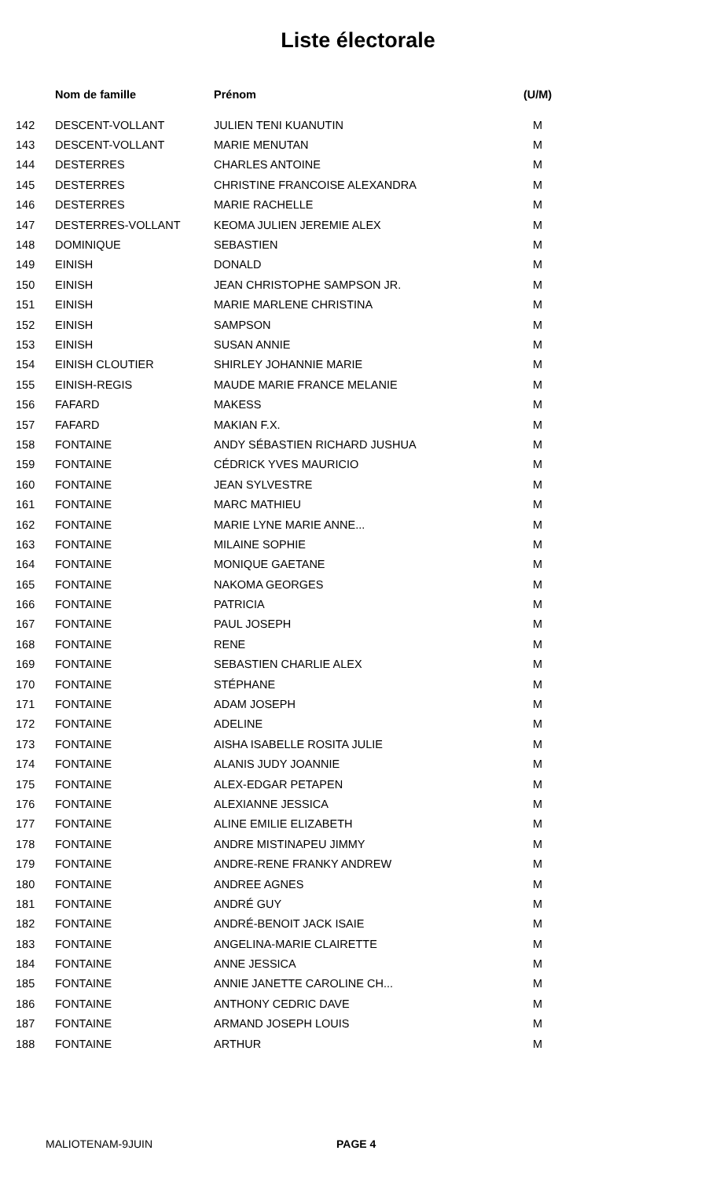Liste électorale
| | Nom de famille | Prénom | (U/M) |
| --- | --- | --- | --- |
| 142 | DESCENT-VOLLANT | JULIEN TENI KUANUTIN | M |
| 143 | DESCENT-VOLLANT | MARIE MENUTAN | M |
| 144 | DESTERRES | CHARLES ANTOINE | M |
| 145 | DESTERRES | CHRISTINE FRANCOISE ALEXANDRA | M |
| 146 | DESTERRES | MARIE RACHELLE | M |
| 147 | DESTERRES-VOLLANT | KEOMA JULIEN JEREMIE ALEX | M |
| 148 | DOMINIQUE | SEBASTIEN | M |
| 149 | EINISH | DONALD | M |
| 150 | EINISH | JEAN CHRISTOPHE SAMPSON JR. | M |
| 151 | EINISH | MARIE MARLENE CHRISTINA | M |
| 152 | EINISH | SAMPSON | M |
| 153 | EINISH | SUSAN ANNIE | M |
| 154 | EINISH CLOUTIER | SHIRLEY JOHANNIE MARIE | M |
| 155 | EINISH-REGIS | MAUDE MARIE FRANCE MELANIE | M |
| 156 | FAFARD | MAKESS | M |
| 157 | FAFARD | MAKIAN F.X. | M |
| 158 | FONTAINE | ANDY SÉBASTIEN RICHARD JUSHUA | M |
| 159 | FONTAINE | CÉDRICK YVES MAURICIO | M |
| 160 | FONTAINE | JEAN SYLVESTRE | M |
| 161 | FONTAINE | MARC MATHIEU | M |
| 162 | FONTAINE | MARIE LYNE MARIE ANNE... | M |
| 163 | FONTAINE | MILAINE SOPHIE | M |
| 164 | FONTAINE | MONIQUE GAETANE | M |
| 165 | FONTAINE | NAKOMA GEORGES | M |
| 166 | FONTAINE | PATRICIA | M |
| 167 | FONTAINE | PAUL JOSEPH | M |
| 168 | FONTAINE | RENE | M |
| 169 | FONTAINE | SEBASTIEN CHARLIE ALEX | M |
| 170 | FONTAINE | STÉPHANE | M |
| 171 | FONTAINE | ADAM JOSEPH | M |
| 172 | FONTAINE | ADELINE | M |
| 173 | FONTAINE | AISHA ISABELLE ROSITA JULIE | M |
| 174 | FONTAINE | ALANIS JUDY JOANNIE | M |
| 175 | FONTAINE | ALEX-EDGAR PETAPEN | M |
| 176 | FONTAINE | ALEXIANNE JESSICA | M |
| 177 | FONTAINE | ALINE EMILIE ELIZABETH | M |
| 178 | FONTAINE | ANDRE MISTINAPEU JIMMY | M |
| 179 | FONTAINE | ANDRE-RENE FRANKY ANDREW | M |
| 180 | FONTAINE | ANDREE AGNES | M |
| 181 | FONTAINE | ANDRÉ GUY | M |
| 182 | FONTAINE | ANDRÉ-BENOIT JACK ISAIE | M |
| 183 | FONTAINE | ANGELINA-MARIE CLAIRETTE | M |
| 184 | FONTAINE | ANNE JESSICA | M |
| 185 | FONTAINE | ANNIE JANETTE CAROLINE CH... | M |
| 186 | FONTAINE | ANTHONY CEDRIC DAVE | M |
| 187 | FONTAINE | ARMAND JOSEPH LOUIS | M |
| 188 | FONTAINE | ARTHUR | M |
MALIOTENAM-9JUIN PAGE 4